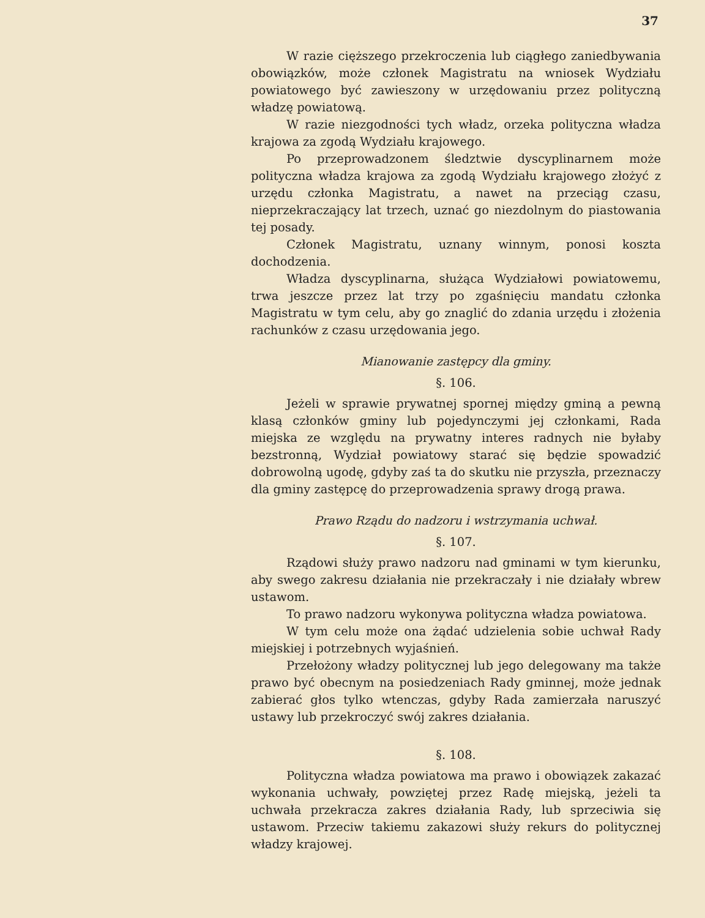37
W razie cięższego przekroczenia lub ciągłego zaniedbywania obowiązków, może członek Magistratu na wniosek Wydziału powiatowego być zawieszony w urzędowaniu przez polityczną władzę powiatową.
W razie niezgodności tych władz, orzeka polityczna władza krajowa za zgodą Wydziału krajowego.
Po przeprowadzonem śledztwie dyscyplinarnem może polityczna władza krajowa za zgodą Wydziału krajowego złożyć z urzędu członka Magistratu, a nawet na przeciąg czasu, nieprzekraczający lat trzech, uznać go niezdolnym do piastowania tej posady.
Członek Magistratu, uznany winnym, ponosi koszta dochodzenia.
Władza dyscyplinarna, służąca Wydziałowi powiatowemu, trwa jeszcze przez lat trzy po zgaśnięciu mandatu członka Magistratu w tym celu, aby go znaglić do zdania urzędu i złożenia rachunków z czasu urzędowania jego.
Mianowanie zastępcy dla gminy.
§. 106.
Jeżeli w sprawie prywatnej spornej między gminą a pewną klasą członków gminy lub pojedynczymi jej członkami, Rada miejska ze względu na prywatny interes radnych nie byłaby bezstronną, Wydział powiatowy starać się będzie spowadzić dobrowolną ugodę, gdyby zaś ta do skutku nie przyszła, przeznaczy dla gminy zastępcę do przeprowadzenia sprawy drogą prawa.
Prawo Rządu do nadzoru i wstrzymania uchwał.
§. 107.
Rządowi służy prawo nadzoru nad gminami w tym kierunku, aby swego zakresu działania nie przekraczały i nie działały wbrew ustawom.
To prawo nadzoru wykonywa polityczna władza powiatowa.
W tym celu może ona żądać udzielenia sobie uchwał Rady miejskiej i potrzebnych wyjaśnień.
Przełożony władzy politycznej lub jego delegowany ma także prawo być obecnym na posiedzeniach Rady gminnej, może jednak zabierać głos tylko wtenczas, gdyby Rada zamierzała naruszyć ustawy lub przekroczyć swój zakres działania.
§. 108.
Polityczna władza powiatowa ma prawo i obowiązek zakazać wykonania uchwały, powziętej przez Radę miejską, jeżeli ta uchwała przekracza zakres działania Rady, lub sprzeciwia się ustawom. Przeciw takiemu zakazowi służy rekurs do politycznej władzy krajowej.